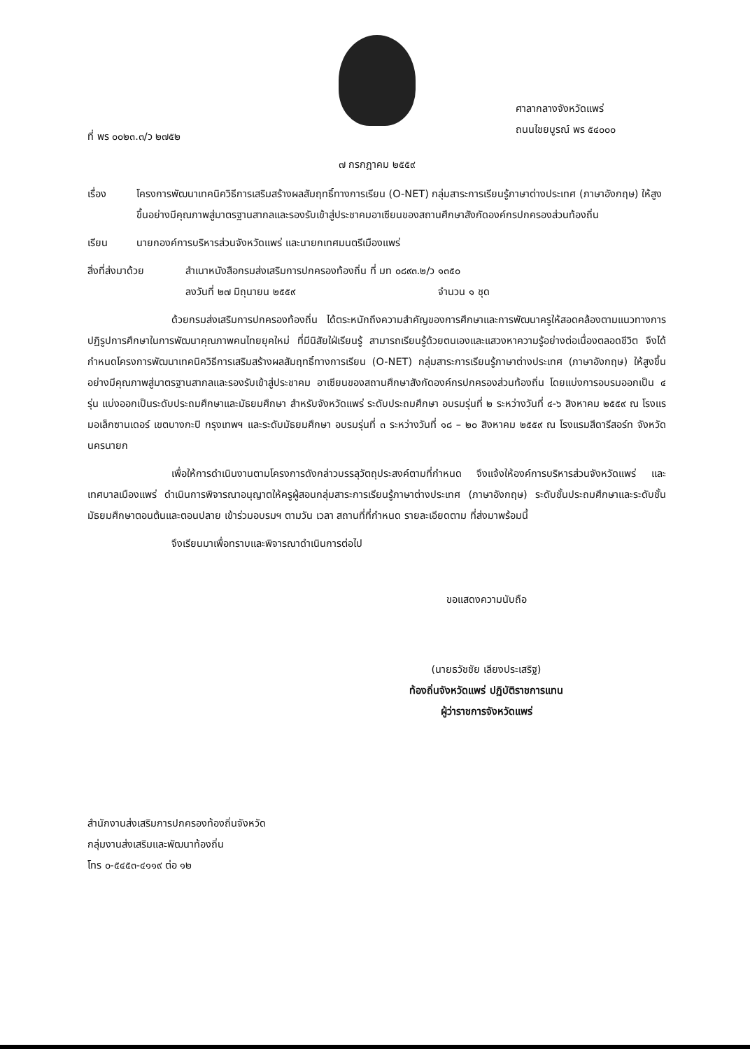ที่ พร ๐๐๒๓.๓/ว ๒๗๕๒
ศาลากลางจังหวัดแพร่
ถนนไชยบูรณ์ พร ๕๔๐๐๐
๗ กรกฎาคม ๒๕๕๙
เรื่อง โครงการพัฒนาเทคนิควิธีการเสริมสร้างผลสัมฤทธิ์ทางการเรียน (O-NET) กลุ่มสาระการเรียนรู้ภาษาต่างประเทศ (ภาษาอังกฤษ) ให้สูงขึ้นอย่างมีคุณภาพสู่มาตรฐานสากลและรองรับเข้าสู่ประชาคมอาเซียนของสถานศึกษาสังกัดองค์กรปกครองส่วนท้องถิ่น
เรียน นายกองค์การบริหารส่วนจังหวัดแพร่ และนายกเทศมนตรีเมืองแพร่
สิ่งที่ส่งมาด้วย สำเนาหนังสือกรมส่งเสริมการปกครองท้องถิ่น ที่ มท ๐๘๙๓.๒/ว ๑๓๕๐
ลงวันที่ ๒๗ มิถุนายน ๒๕๕๙ จำนวน ๑ ชุด
ด้วยกรมส่งเสริมการปกครองท้องถิ่น ได้ตระหนักถึงความสำคัญของการศึกษาและการพัฒนาครูให้สอดคล้องตามแนวทางการปฏิรูปการศึกษาในการพัฒนาคุณภาพคนไทยยุคใหม่ ที่มีนิสัยใฝ่เรียนรู้ สามารถเรียนรู้ด้วยตนเองและแสวงหาความรู้อย่างต่อเนื่องตลอดชีวิต จึงได้กำหนดโครงการพัฒนาเทคนิควิธีการเสริมสร้างผลสัมฤทธิ์ทางการเรียน (O-NET) กลุ่มสาระการเรียนรู้ภาษาต่างประเทศ (ภาษาอังกฤษ) ให้สูงขึ้นอย่างมีคุณภาพสู่มาตรฐานสากลและรองรับเข้าสู่ประชาคม อาเซียนของสถานศึกษาสังกัดองค์กรปกครองส่วนท้องถิ่น โดยแบ่งการอบรมออกเป็น ๔ รุ่น แบ่งออกเป็นระดับประถมศึกษาและมัธยมศึกษา สำหรับจังหวัดแพร่ ระดับประถมศึกษา อบรมรุ่นที่ ๒ ระหว่างวันที่ ๔-๖ สิงหาคม ๒๕๕๙ ณ โรงแรมอเล็กซานเดอร์ เขตบางกะปิ กรุงเทพฯ และระดับมัธยมศึกษา อบรมรุ่นที่ ๓ ระหว่างวันที่ ๑๘ – ๒๐ สิงหาคม ๒๕๕๙ ณ โรงแรมสีดารีสอร์ท จังหวัดนครนายก
เพื่อให้การดำเนินงานตามโครงการดังกล่าวบรรลุวัตถุประสงค์ตามที่กำหนด จึงแจ้งให้องค์การบริหารส่วนจังหวัดแพร่ และเทศบาลเมืองแพร่ ดำเนินการพิจารณาอนุญาตให้ครูผู้สอนกลุ่มสาระการเรียนรู้ภาษาต่างประเทศ (ภาษาอังกฤษ) ระดับชั้นประถมศึกษาและระดับชั้นมัธยมศึกษาตอนต้นและตอนปลาย เข้าร่วมอบรมฯ ตามวัน เวลา สถานที่ที่กำหนด รายละเอียดตาม ที่ส่งมาพร้อมนี้
จึงเรียนมาเพื่อทราบและพิจารณาดำเนินการต่อไป
ขอแสดงความนับถือ
(นายธวัชชัย เลียงประเสริฐ)
ท้องถิ่นจังหวัดแพร่ ปฏิบัติราชการแทน
ผู้ว่าราชการจังหวัดแพร่
สำนักงานส่งเสริมการปกครองท้องถิ่นจังหวัด
กลุ่มงานส่งเสริมและพัฒนาท้องถิ่น
โทร ๐-๕๔๕๓-๔๑๑๙ ต่อ ๑๒